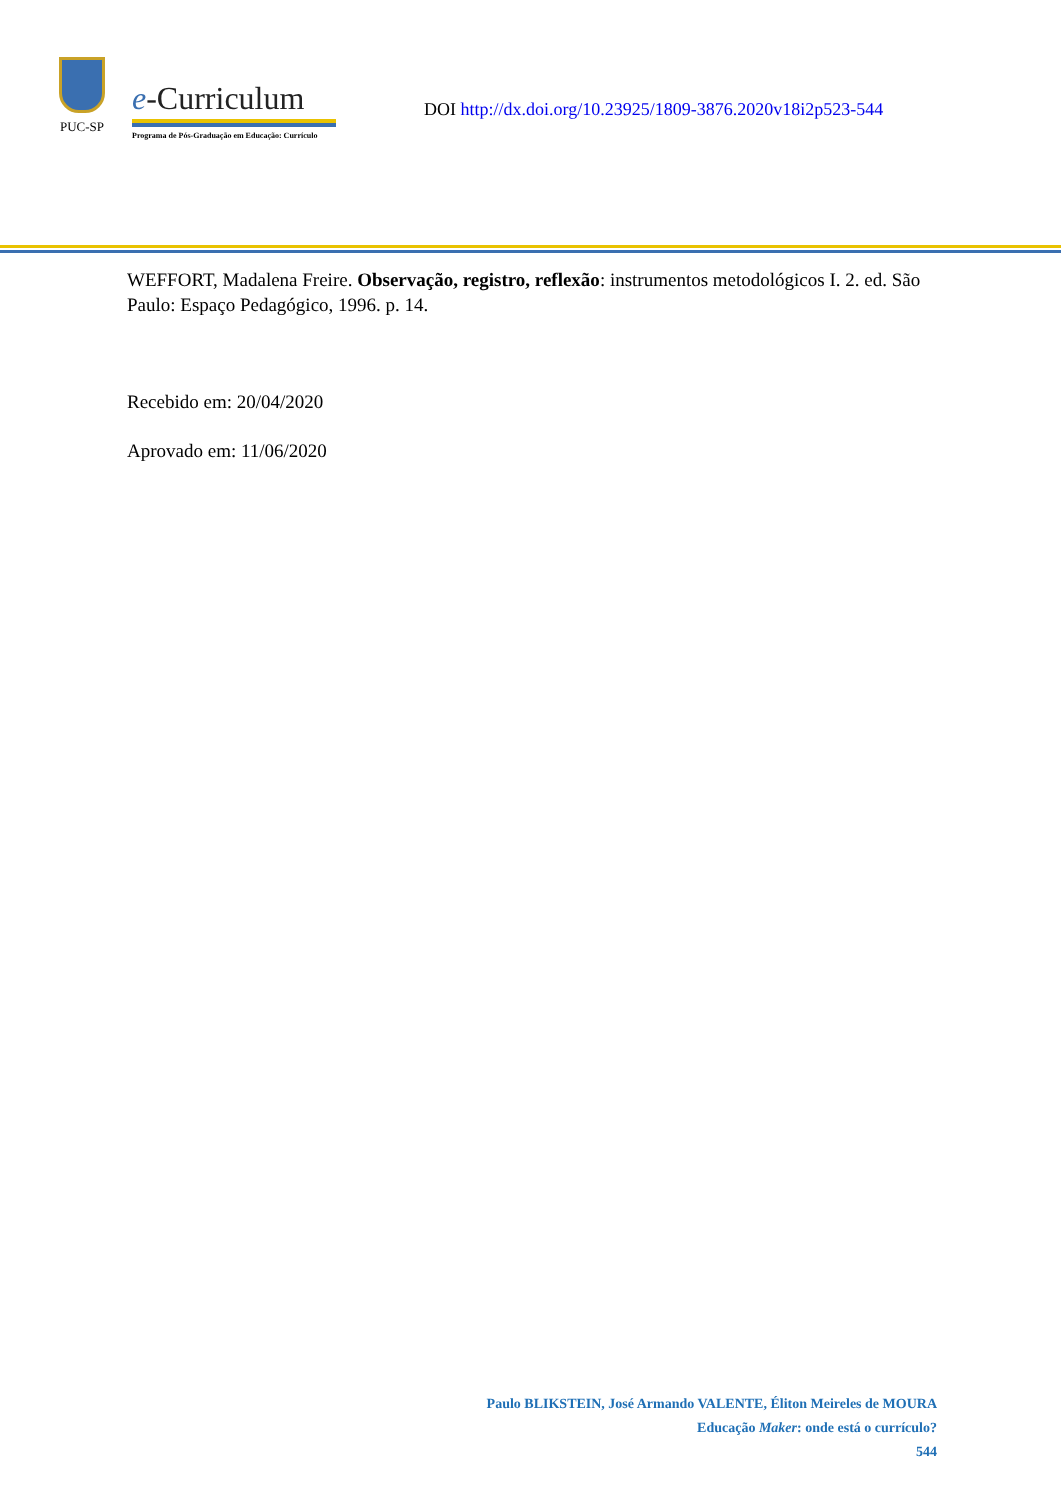PUC-SP
e-Curriculum
Programa de Pós-Graduação em Educação: Currículo
DOI http://dx.doi.org/10.23925/1809-3876.2020v18i2p523-544
WEFFORT, Madalena Freire. Observação, registro, reflexão: instrumentos metodológicos I. 2. ed. São Paulo: Espaço Pedagógico, 1996. p. 14.
Recebido em: 20/04/2020
Aprovado em: 11/06/2020
Paulo BLIKSTEIN, José Armando VALENTE, Éliton Meireles de MOURA
Educação Maker: onde está o currículo?
544